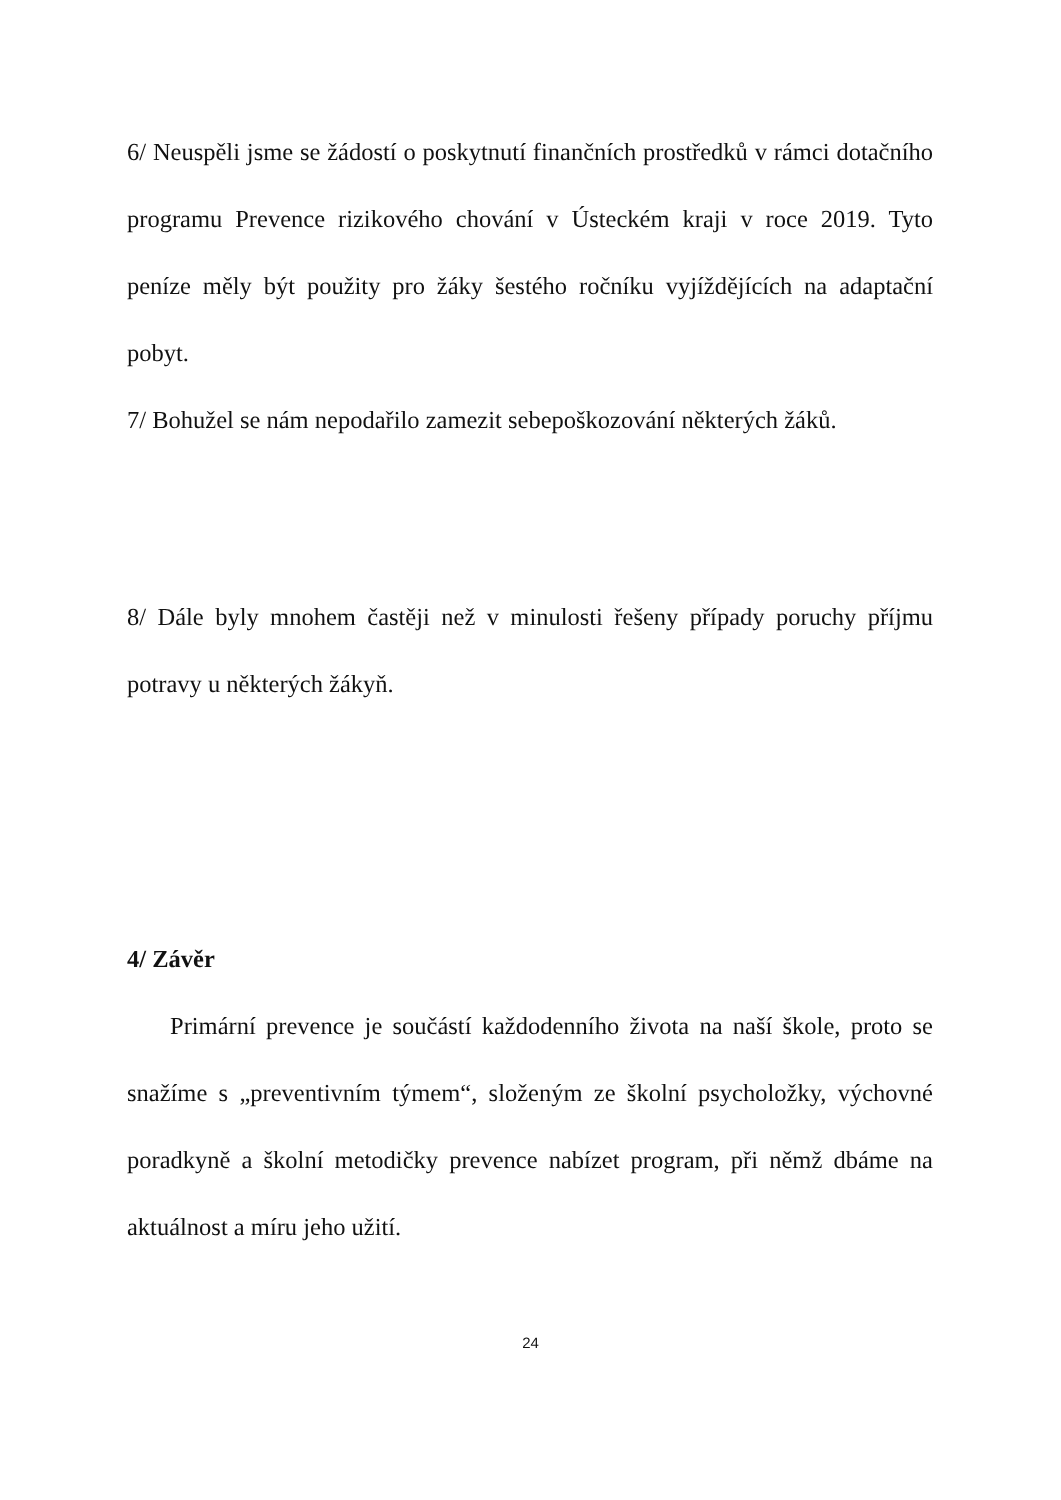6/ Neuspěli jsme se žádostí o poskytnutí finančních prostředků v rámci dotačního programu Prevence rizikového chování v Ústeckém kraji v roce 2019. Tyto peníze měly být použity pro žáky šestého ročníku vyjíždějících na adaptační pobyt.
7/ Bohužel se nám nepodařilo zamezit sebepoškozování některých žáků.
8/ Dále byly mnohem častěji než v minulosti řešeny případy poruchy příjmu potravy u některých žákyň.
4/ Závěr
Primární prevence je součástí každodenního života na naší škole, proto se snažíme s „preventivním týmem“, složeným ze školní psycholožky, výchovné poradkyně a školní metodičky prevence nabízet program, při němž dbáme na aktuálnost a míru jeho užití.
24